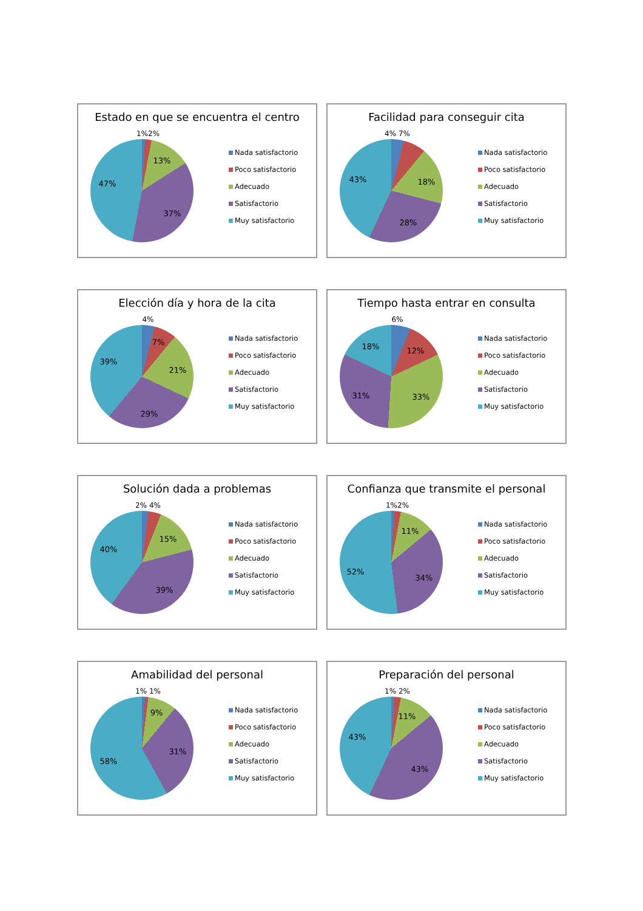Estado en que se encuentra el centro
1%2%
13%
37%
47%
Nada satisfactorio
Poco satisfactorio
Adecuado
Satisfactorio
Muy satisfactorio
Facilidad para conseguir cita
4% 7%
18%
28%
43%
Nada satisfactorio
Poco satisfactorio
Adecuado
Satisfactorio
Muy satisfactorio
Elección día y hora de la cita
4%
7%
21%
29%
39%
Nada satisfactorio
Poco satisfactorio
Adecuado
Satisfactorio
Muy satisfactorio
Tiempo hasta entrar en consulta
6%
12%
33%
31%
18%
Nada satisfactorio
Poco satisfactorio
Adecuado
Satisfactorio
Muy satisfactorio
Solución dada a problemas
2% 4%
15%
39%
40%
Nada satisfactorio
Poco satisfactorio
Adecuado
Satisfactorio
Muy satisfactorio
Confianza que transmite el personal
1%2%
11%
34%
52%
Nada satisfactorio
Poco satisfactorio
Adecuado
Satisfactorio
Muy satisfactorio
Amabilidad del personal
1% 1%
9%
31%
58%
Nada satisfactorio
Poco satisfactorio
Adecuado
Satisfactorio
Muy satisfactorio
Preparación del personal
1% 2%
11%
43%
43%
Nada satisfactorio
Poco satisfactorio
Adecuado
Satisfactorio
Muy satisfactorio